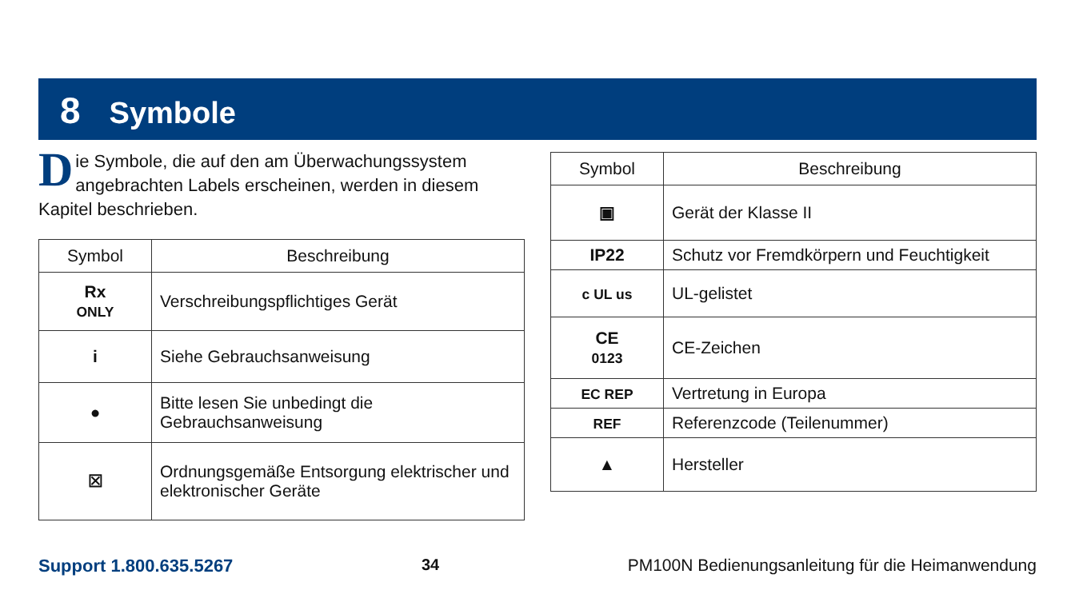8 Symbole
Die Symbole, die auf den am Überwachungssystem angebrachten Labels erscheinen, werden in diesem Kapitel beschrieben.
| Symbol | Beschreibung |
| --- | --- |
| Rx ONLY | Verschreibungspflichtiges Gerät |
| i | Siehe Gebrauchsanweisung |
| ● | Bitte lesen Sie unbedingt die Gebrauchsanweisung |
| ☒ | Ordnungsgemäße Entsorgung elektrischer und elektronischer Geräte |
| Symbol | Beschreibung |
| --- | --- |
| ▣ | Gerät der Klasse II |
| IP22 | Schutz vor Fremdkörpern und Feuchtigkeit |
| c UL us | UL-gelistet |
| CE 0123 | CE-Zeichen |
| EC REP | Vertretung in Europa |
| REF | Referenzcode (Teilenummer) |
| ▲ | Hersteller |
Support 1.800.635.5267 34 PM100N Bedienungsanleitung für die Heimanwendung